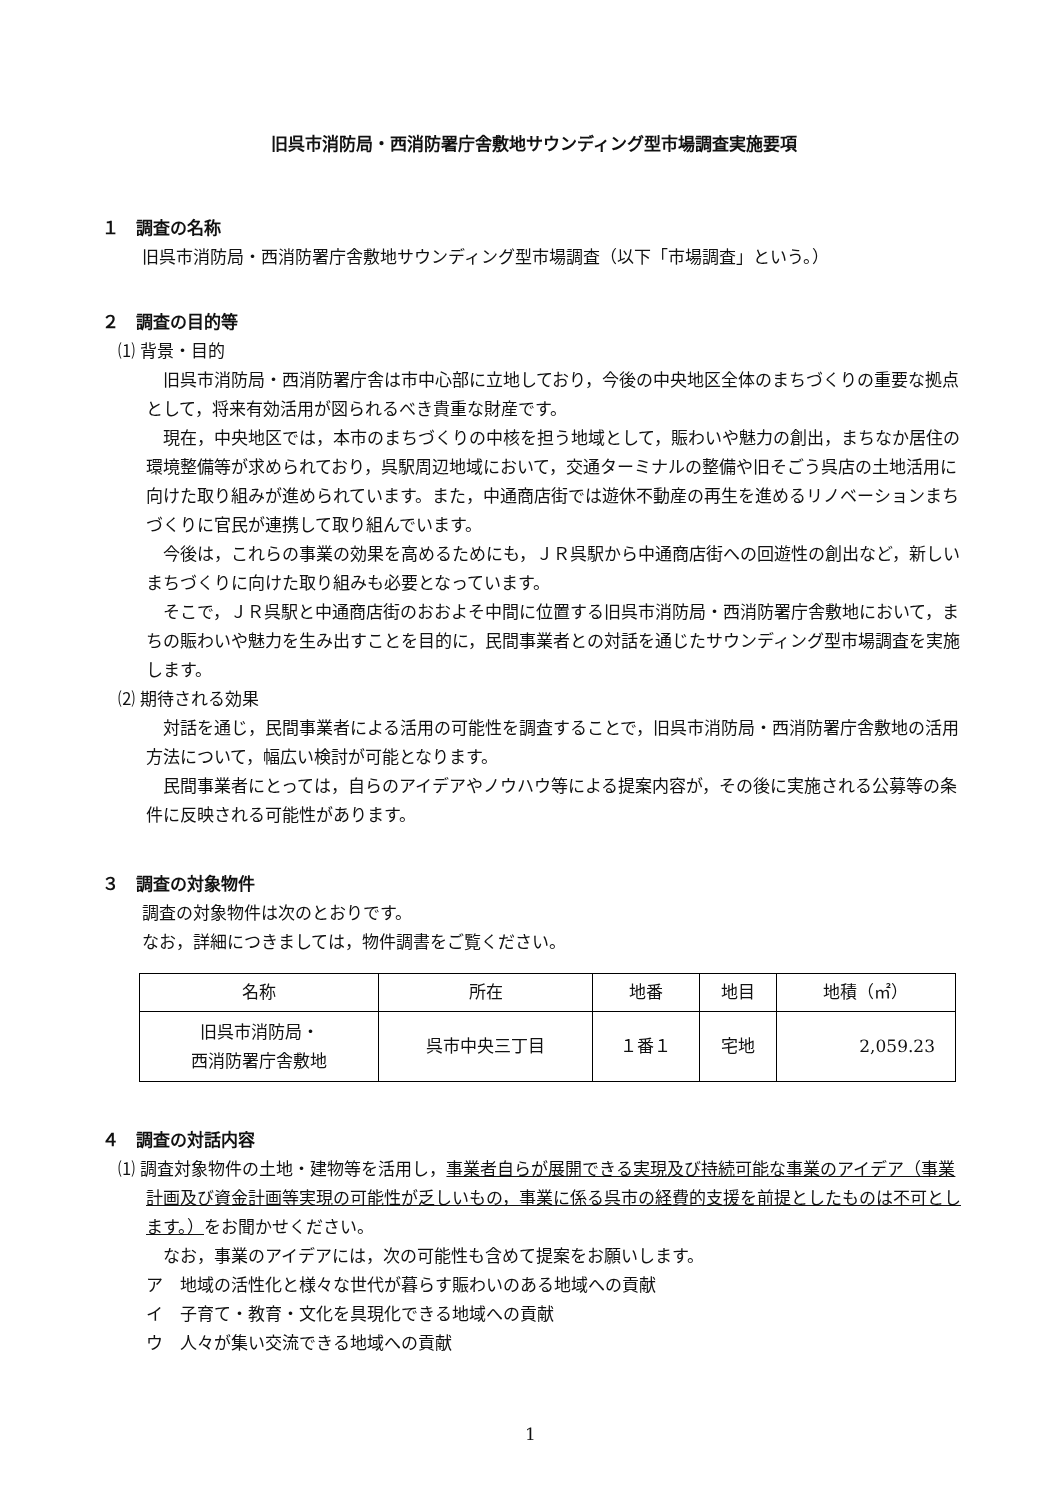旧呉市消防局・西消防署庁舎敷地サウンディング型市場調査実施要項
１　調査の名称
旧呉市消防局・西消防署庁舎敷地サウンディング型市場調査（以下「市場調査」という。）
２　調査の目的等
⑴ 背景・目的
旧呉市消防局・西消防署庁舎は市中心部に立地しており，今後の中央地区全体のまちづくりの重要な拠点として，将来有効活用が図られるべき貴重な財産です。
現在，中央地区では，本市のまちづくりの中核を担う地域として，賑わいや魅力の創出，まちなか居住の環境整備等が求められており，呉駅周辺地域において，交通ターミナルの整備や旧そごう呉店の土地活用に向けた取り組みが進められています。また，中通商店街では遊休不動産の再生を進めるリノベーションまちづくりに官民が連携して取り組んでいます。
今後は，これらの事業の効果を高めるためにも，ＪＲ呉駅から中通商店街への回遊性の創出など，新しいまちづくりに向けた取り組みも必要となっています。
そこで，ＪＲ呉駅と中通商店街のおおよそ中間に位置する旧呉市消防局・西消防署庁舎敷地において，まちの賑わいや魅力を生み出すことを目的に，民間事業者との対話を通じたサウンディング型市場調査を実施します。
⑵ 期待される効果
対話を通じ，民間事業者による活用の可能性を調査することで，旧呉市消防局・西消防署庁舎敷地の活用方法について，幅広い検討が可能となります。
民間事業者にとっては，自らのアイデアやノウハウ等による提案内容が，その後に実施される公募等の条件に反映される可能性があります。
３　調査の対象物件
調査の対象物件は次のとおりです。
なお，詳細につきましては，物件調書をご覧ください。
| 名称 | 所在 | 地番 | 地目 | 地積（㎡） |
| --- | --- | --- | --- | --- |
| 旧呉市消防局・ 西消防署庁舎敷地 | 呉市中央三丁目 | １番１ | 宅地 | 2,059.23 |
４　調査の対話内容
⑴ 調査対象物件の土地・建物等を活用し，事業者自らが展開できる実現及び持続可能な事業のアイデア（事業計画及び資金計画等実現の可能性が乏しいもの，事業に係る呉市の経費的支援を前提としたものは不可とします。）をお聞かせください。
なお，事業のアイデアには，次の可能性も含めて提案をお願いします。
ア　地域の活性化と様々な世代が暮らす賑わいのある地域への貢献
イ　子育て・教育・文化を具現化できる地域への貢献
ウ　人々が集い交流できる地域への貢献
1